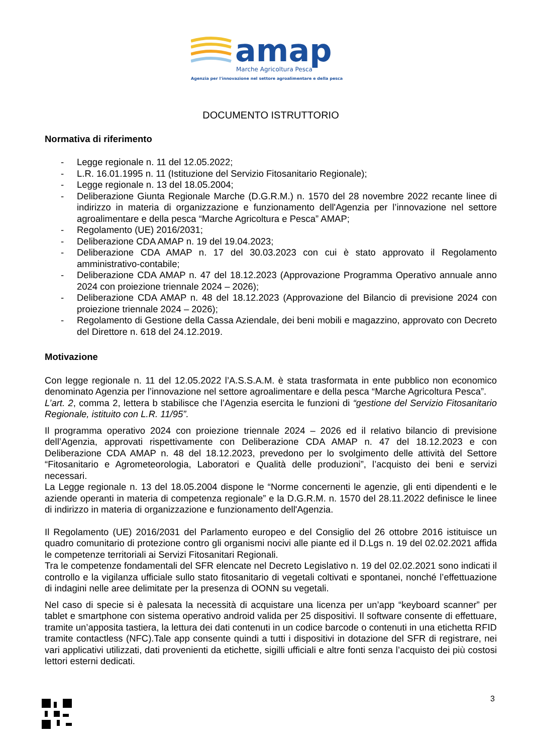amap
Marche Agricoltura Pesca
Agenzia per l'innovazione nel settore agroalimentare e della pesca
DOCUMENTO ISTRUTTORIO
Normativa di riferimento
- Legge regionale n. 11 del 12.05.2022;
- L.R. 16.01.1995 n. 11 (Istituzione del Servizio Fitosanitario Regionale);
- Legge regionale n. 13 del 18.05.2004;
- Deliberazione Giunta Regionale Marche (D.G.R.M.) n. 1570 del 28 novembre 2022 recante linee di indirizzo in materia di organizzazione e funzionamento dell'Agenzia per l’innovazione nel settore agroalimentare e della pesca “Marche Agricoltura e Pesca” AMAP;
- Regolamento (UE) 2016/2031;
- Deliberazione CDA AMAP n. 19 del 19.04.2023;
- Deliberazione CDA AMAP n. 17 del 30.03.2023 con cui è stato approvato il Regolamento amministrativo-contabile;
- Deliberazione CDA AMAP n. 47 del 18.12.2023 (Approvazione Programma Operativo annuale anno 2024 con proiezione triennale 2024 – 2026);
- Deliberazione CDA AMAP n. 48 del 18.12.2023 (Approvazione del Bilancio di previsione 2024 con proiezione triennale 2024 – 2026);
- Regolamento di Gestione della Cassa Aziendale, dei beni mobili e magazzino, approvato con Decreto del Direttore n. 618 del 24.12.2019.
Motivazione
Con legge regionale n. 11 del 12.05.2022 l’A.S.S.A.M. è stata trasformata in ente pubblico non economico denominato Agenzia per l’innovazione nel settore agroalimentare e della pesca “Marche Agricoltura Pesca”.
L’art. 2, comma 2, lettera b stabilisce che l’Agenzia esercita le funzioni di “gestione del Servizio Fitosanitario Regionale, istituito con L.R. 11/95”.
Il programma operativo 2024 con proiezione triennale 2024 – 2026 ed il relativo bilancio di previsione dell’Agenzia, approvati rispettivamente con Deliberazione CDA AMAP n. 47 del 18.12.2023 e con Deliberazione CDA AMAP n. 48 del 18.12.2023, prevedono per lo svolgimento delle attività del Settore “Fitosanitario e Agrometeorologia, Laboratori e Qualità delle produzioni”, l’acquisto dei beni e servizi necessari.
La Legge regionale n. 13 del 18.05.2004 dispone le “Norme concernenti le agenzie, gli enti dipendenti e le aziende operanti in materia di competenza regionale” e la D.G.R.M. n. 1570 del 28.11.2022 definisce le linee di indirizzo in materia di organizzazione e funzionamento dell'Agenzia.
Il Regolamento (UE) 2016/2031 del Parlamento europeo e del Consiglio del 26 ottobre 2016 istituisce un quadro comunitario di protezione contro gli organismi nocivi alle piante ed il D.Lgs n. 19 del 02.02.2021 affida le competenze territoriali ai Servizi Fitosanitari Regionali.
Tra le competenze fondamentali del SFR elencate nel Decreto Legislativo n. 19 del 02.02.2021 sono indicati il controllo e la vigilanza ufficiale sullo stato fitosanitario di vegetali coltivati e spontanei, nonché l’effettuazione di indagini nelle aree delimitate per la presenza di OONN su vegetali.
Nel caso di specie si è palesata la necessità di acquistare una licenza per un’app “keyboard scanner” per tablet e smartphone con sistema operativo android valida per 25 dispositivi. Il software consente di effettuare, tramite un’apposita tastiera, la lettura dei dati contenuti in un codice barcode o contenuti in una etichetta RFID tramite contactless (NFC).Tale app consente quindi a tutti i dispositivi in dotazione del SFR di registrare, nei vari applicativi utilizzati, dati provenienti da etichette, sigilli ufficiali e altre fonti senza l’acquisto dei più costosi lettori esterni dedicati.
3